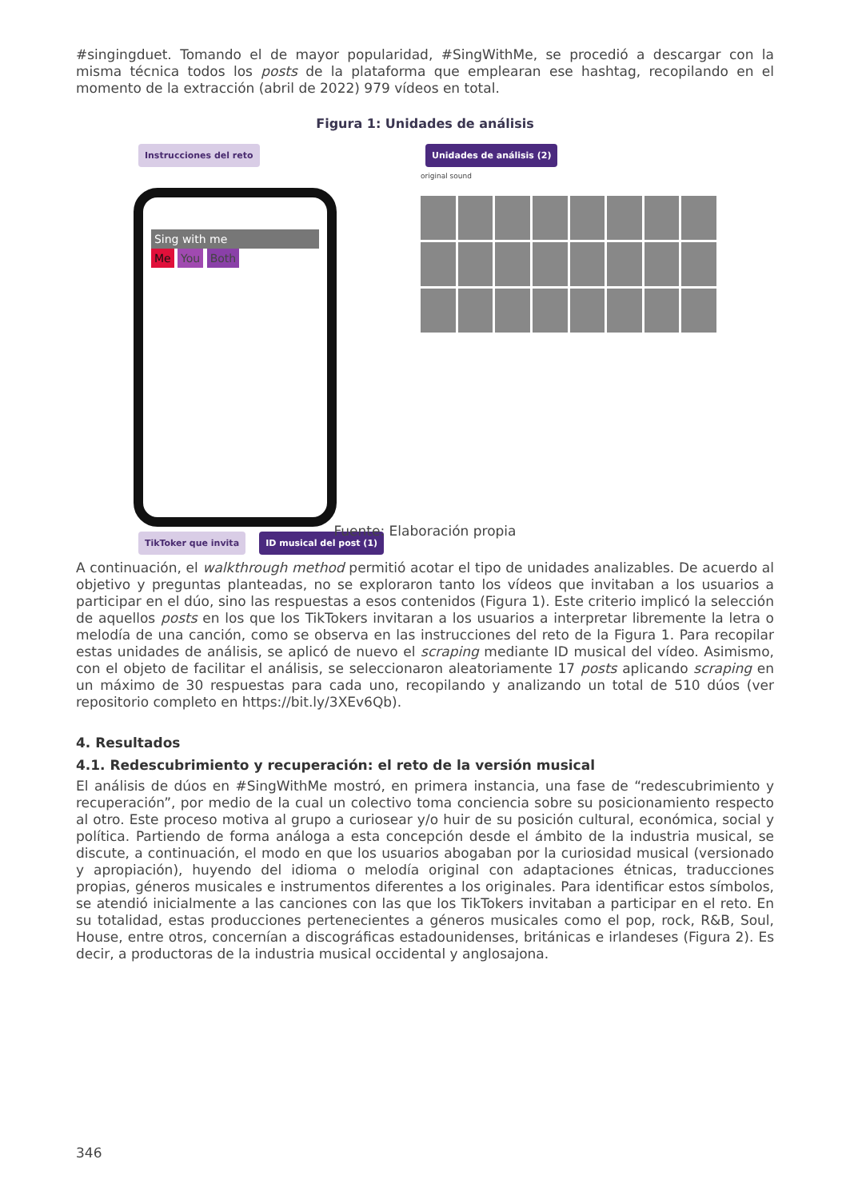#singingduet. Tomando el de mayor popularidad, #SingWithMe, se procedió a descargar con la misma técnica todos los posts de la plataforma que emplearan ese hashtag, recopilando en el momento de la extracción (abril de 2022) 979 vídeos en total.
Figura 1: Unidades de análisis
Instrucciones del reto
Sing with me
Me You Both
TikToker que invita ID musical del post (1)
Unidades de análisis (2)
original sound
Fuente: Elaboración propia
A continuación, el walkthrough method permitió acotar el tipo de unidades analizables. De acuerdo al objetivo y preguntas planteadas, no se exploraron tanto los vídeos que invitaban a los usuarios a participar en el dúo, sino las respuestas a esos contenidos (Figura 1). Este criterio implicó la selección de aquellos posts en los que los TikTokers invitaran a los usuarios a interpretar libremente la letra o melodía de una canción, como se observa en las instrucciones del reto de la Figura 1. Para recopilar estas unidades de análisis, se aplicó de nuevo el scraping mediante ID musical del vídeo. Asimismo, con el objeto de facilitar el análisis, se seleccionaron aleatoriamente 17 posts aplicando scraping en un máximo de 30 respuestas para cada uno, recopilando y analizando un total de 510 dúos (ver repositorio completo en https://bit.ly/3XEv6Qb).
4. Resultados
4.1. Redescubrimiento y recuperación: el reto de la versión musical
El análisis de dúos en #SingWithMe mostró, en primera instancia, una fase de “redescubrimiento y recuperación”, por medio de la cual un colectivo toma conciencia sobre su posicionamiento respecto al otro. Este proceso motiva al grupo a curiosear y/o huir de su posición cultural, económica, social y política. Partiendo de forma análoga a esta concepción desde el ámbito de la industria musical, se discute, a continuación, el modo en que los usuarios abogaban por la curiosidad musical (versionado y apropiación), huyendo del idioma o melodía original con adaptaciones étnicas, traducciones propias, géneros musicales e instrumentos diferentes a los originales. Para identificar estos símbolos, se atendió inicialmente a las canciones con las que los TikTokers invitaban a participar en el reto. En su totalidad, estas producciones pertenecientes a géneros musicales como el pop, rock, R&B, Soul, House, entre otros, concernían a discográficas estadounidenses, británicas e irlandeses (Figura 2). Es decir, a productoras de la industria musical occidental y anglosajona.
346